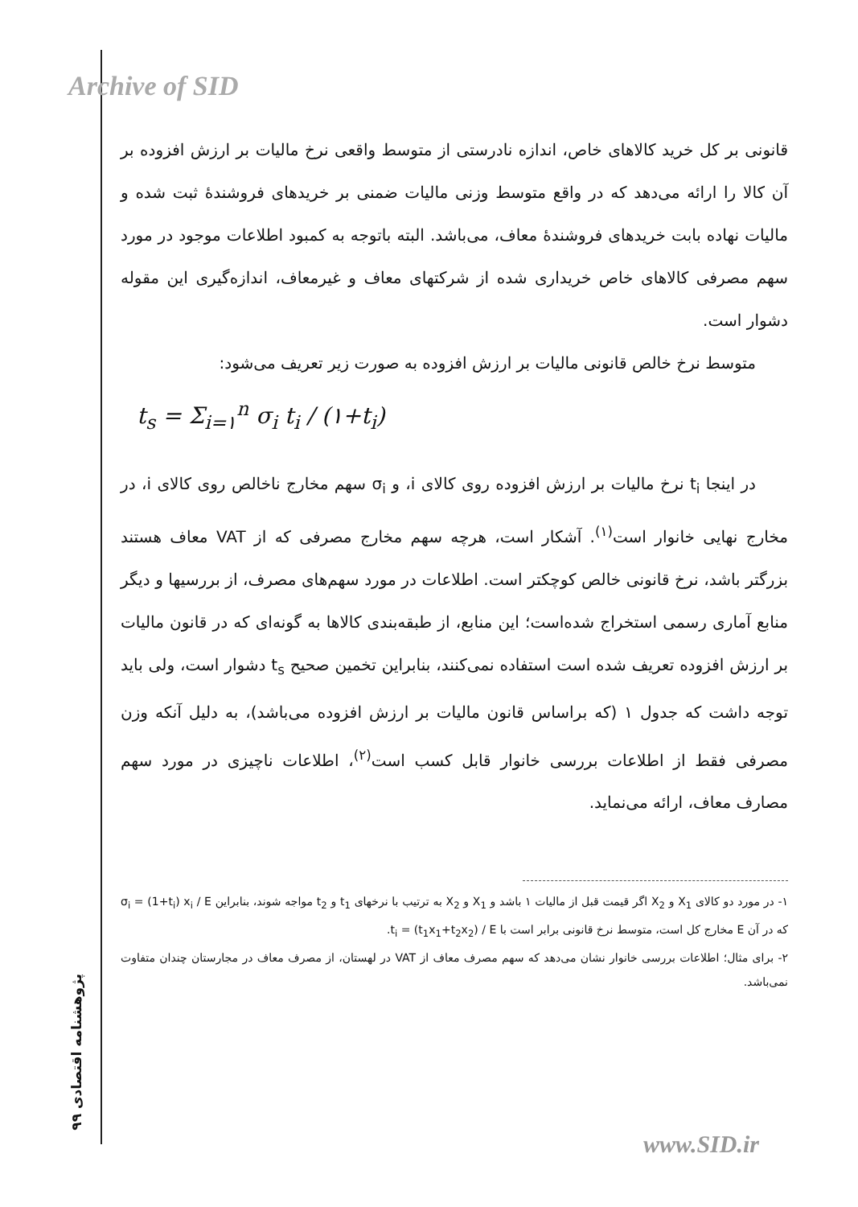Archive of SID
پژوهشنامه اقتصادی ۹۹
قانونی بر کل خرید کالاهای خاص، اندازه نادرستی از متوسط واقعی نرخ مالیات بر ارزش افزوده بر آن کالا را ارائه می‌دهد که در واقع متوسط وزنی مالیات ضمنی بر خریدهای فروشندهٔ ثبت شده و مالیات نهاده بابت خریدهای فروشندهٔ معاف، می‌باشد. البته باتوجه به کمبود اطلاعات موجود در مورد سهم مصرفی کالاهای خاص خریداری شده از شرکتهای معاف و غیرمعاف، اندازه‌گیری این مقوله دشوار است.
متوسط نرخ خالص قانونی مالیات بر ارزش افزوده به صورت زیر تعریف می‌شود:
t<sub>s</sub> = Σ<sub>i=۱</sub><sup>n</sup> σ<sub>i</sub> t<sub>i</sub> / (۱+t<sub>i</sub>)
در اینجا t<sub>i</sub> نرخ مالیات بر ارزش افزوده روی کالای i، و σ<sub>i</sub> سهم مخارج ناخالص روی کالای i، در مخارج نهایی خانوار است<sup>(۱)</sup>. آشکار است، هرچه سهم مخارج مصرفی که از VAT معاف هستند بزرگتر باشد، نرخ قانونی خالص کوچکتر است. اطلاعات در مورد سهم‌های مصرف، از بررسیها و دیگر منابع آماری رسمی استخراج شده‌است؛ این منابع، از طبقه‌بندی کالاها به گونه‌ای که در قانون مالیات بر ارزش افزوده تعریف شده است استفاده نمی‌کنند، بنابراین تخمین صحیح t<sub>s</sub> دشوار است، ولی باید توجه داشت که جدول ۱ (که براساس قانون مالیات بر ارزش افزوده می‌باشد)، به دلیل آنکه وزن مصرفی فقط از اطلاعات بررسی خانوار قابل کسب است<sup>(۲)</sup>، اطلاعات ناچیزی در مورد سهم مصارف معاف، ارائه می‌نماید.
۱- در مورد دو کالای X<sub>1</sub> و X<sub>2</sub> اگر قیمت قبل از مالیات ۱ باشد و X<sub>1</sub> و X<sub>2</sub> به ترتیب با نرخهای t<sub>1</sub> و t<sub>2</sub> مواجه شوند، بنابراین σ<sub>i</sub> = (1+t<sub>i</sub>) x<sub>i</sub> / E که در آن E مخارج کل است، متوسط نرخ قانونی برابر است با t<sub>i</sub> = (t<sub>1</sub>x<sub>1</sub>+t<sub>2</sub>x<sub>2</sub>) / E.
۲- برای مثال؛ اطلاعات بررسی خانوار نشان می‌دهد که سهم مصرف معاف از VAT در لهستان، از مصرف معاف در مجارستان چندان متفاوت نمی‌باشد.
www.SID.ir